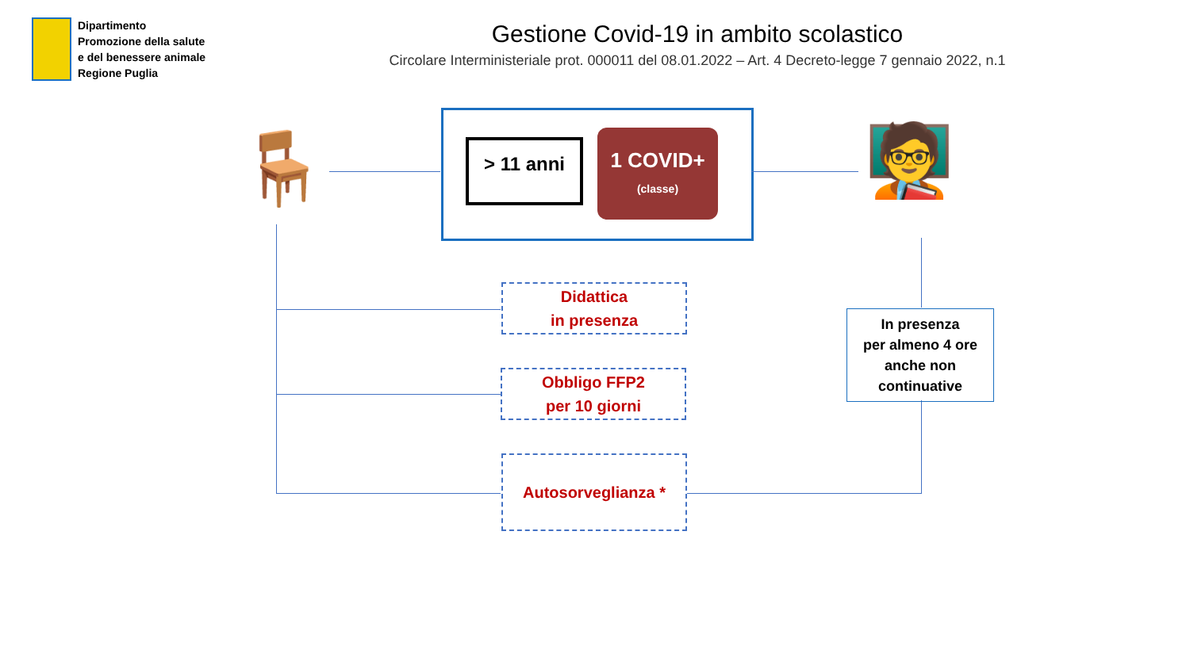Dipartimento
Promozione della salute
e del benessere animale
Regione Puglia
Gestione Covid-19 in ambito scolastico
Circolare Interministeriale prot. 000011 del 08.01.2022 – Art. 4 Decreto-legge 7 gennaio 2022, n.1
> 11 anni
1 COVID+
(classe)
🪑 🧑‍🏫
Didattica
in presenza
Obbligo FFP2
per 10 giorni
Autosorveglianza *
In presenza
per almeno 4 ore
anche non
continuative